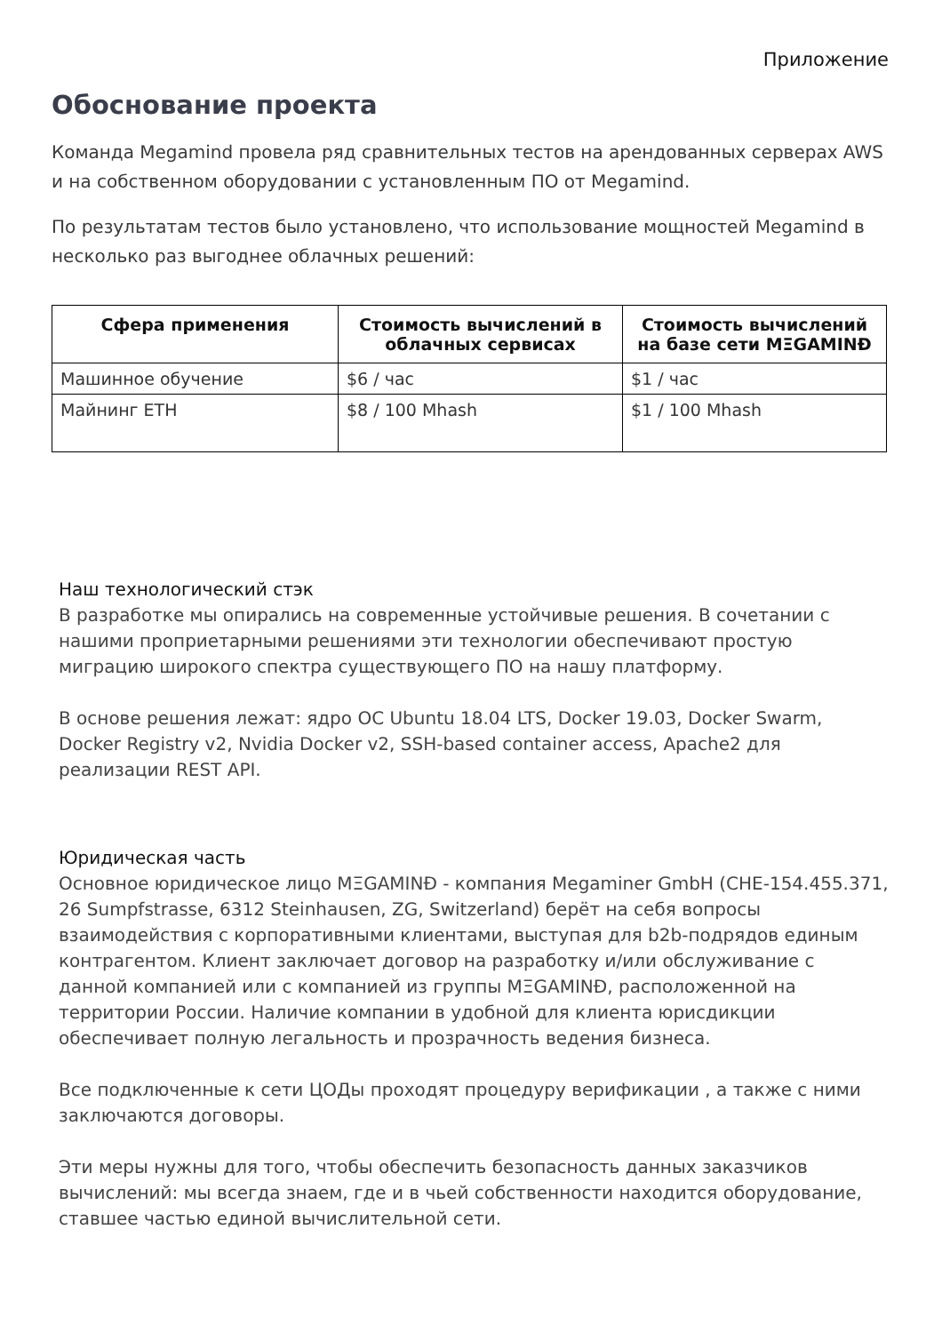Приложение
Обоснование проекта
Команда Megamind провела ряд сравнительных тестов на арендованных серверах AWS и на собственном оборудовании с установленным ПО от Megamind.
По результатам тестов было установлено, что использование мощностей Megamind в несколько раз выгоднее облачных решений:
| Сфера применения | Стоимость вычислений в облачных сервисах | Стоимость вычислений на базе сети MΞGAMINĐ |
| --- | --- | --- |
| Машинное обучение | $6 / час | $1 / час |
| Майнинг ETH | $8 / 100 Mhash | $1 / 100 Mhash |
Наш технологический стэк
В разработке мы опирались на современные устойчивые решения. В сочетании с нашими проприетарными решениями эти технологии обеспечивают простую миграцию широкого спектра существующего ПО на нашу платформу.
В основе решения лежат: ядро ОС Ubuntu 18.04 LTS, Docker 19.03, Docker Swarm, Docker Registry v2, Nvidia Docker v2, SSH-based container access, Apache2 для реализации REST API.
Юридическая часть
Основное юридическое лицо MΞGAMINĐ - компания Megaminer GmbH (CHE-154.455.371, 26 Sumpfstrasse, 6312 Steinhausen, ZG, Switzerland) берёт на себя вопросы взаимодействия с корпоративными клиентами, выступая для b2b-подрядов единым контрагентом. Клиент заключает договор на разработку и/или обслуживание с данной компанией или с компанией из группы MΞGAMINĐ, расположенной на территории России. Наличие компании в удобной для клиента юрисдикции обеспечивает полную легальность и прозрачность ведения бизнеса.
Все подключенные к сети ЦОДы проходят процедуру верификации , а также с ними заключаются договоры.
Эти меры нужны для того, чтобы обеспечить безопасность данных заказчиков вычислений: мы всегда знаем, где и в чьей собственности находится оборудование, ставшее частью единой вычислительной сети.